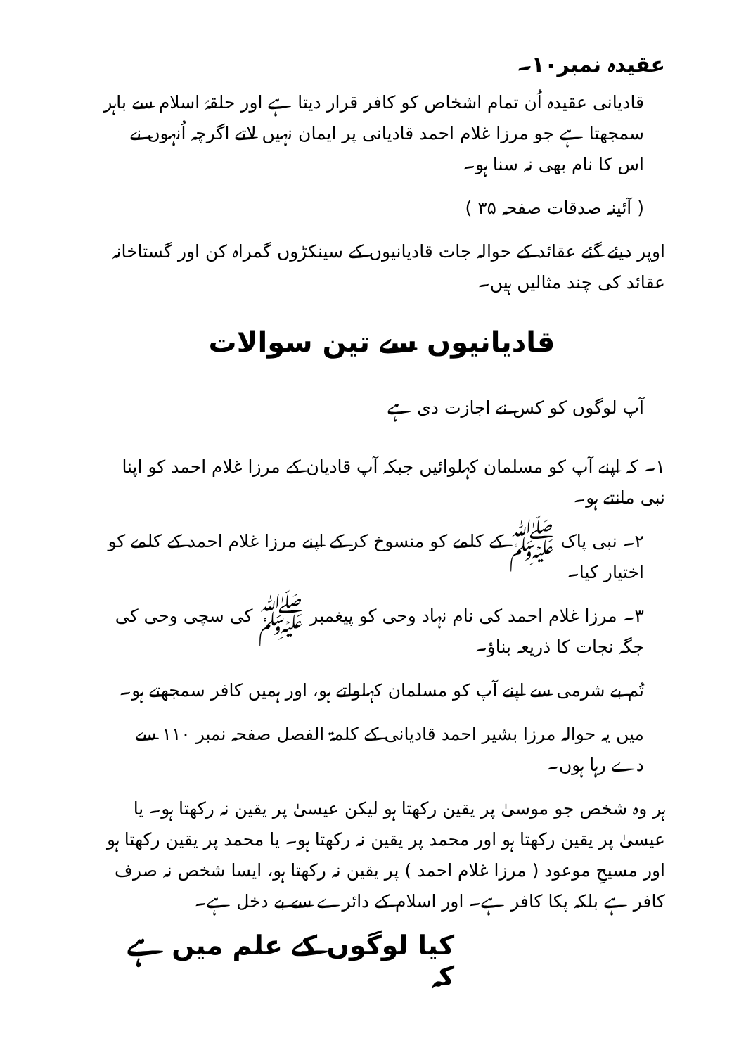عقیدہ نمبر۱۰۔
قادیانی عقیدہ اُن تمام اشخاص کو کافر قرار دیتا ہے اور حلقۂ اسلام سے باہر سمجھتا ہے جو مرزا غلام احمد قادیانی پر ایمان نہیں لاتے اگرچہ اُنہوں نے اس کا نام بھی نہ سنا ہو۔
( آئینہ صدقات صفحہ ۳۵ )
اوپر دیئے گئے عقائد کے حوالہ جات قادیانیوں کے سینکڑوں گمراہ کن اور گستاخانہ عقائد کی چند مثالیں ہیں۔
قادیانیوں سے تین سوالات
آپ لوگوں کو کس نے اجازت دی ہے
۱۔ کہ اپنے آپ کو مسلمان کہلوائیں جبکہ آپ قادیان کے مرزا غلام احمد کو اپنا نبی مانتے ہو۔
۲۔ نبی پاک ﷺ کے کلمے کو منسوخ کر کے اپنے مرزا غلام احمد کے کلمے کو اختیار کیا۔
۳۔ مرزا غلام احمد کی نام نہاد وحی کو پیغمبر ﷺ کی سچی وحی کی جگہ نجات کا ذریعہ بناؤ۔
تُم بے شرمی سے اپنے آپ کو مسلمان کہلواتے ہو، اور ہمیں کافر سمجھتے ہو۔
میں یہ حوالہ مرزا بشیر احمد قادیانی کے کلمۃ الفصل صفحہ نمبر ۱۱۰ سے دے رہا ہوں۔
ہر وہ شخص جو موسیٰ پر یقین رکھتا ہو لیکن عیسیٰ پر یقین نہ رکھتا ہو۔ یا عیسیٰ پر یقین رکھتا ہو اور محمد پر یقین نہ رکھتا ہو۔ یا محمد پر یقین رکھتا ہو اور مسیحِ موعود ( مرزا غلام احمد ) پر یقین نہ رکھتا ہو، ایسا شخص نہ صرف کافر ہے بلکہ پکا کافر ہے۔ اور اسلام کے دائرے سے بے دخل ہے۔
کیا لوگوں کے علم میں ہے کہ